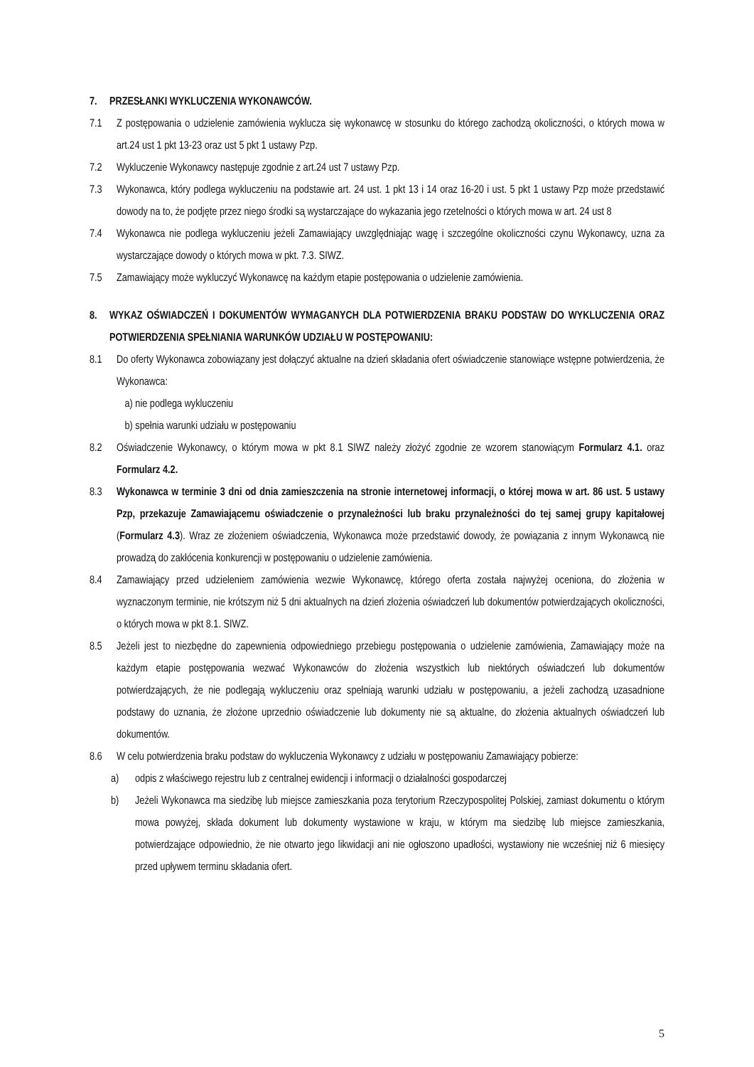7. PRZESŁANKI WYKLUCZENIA WYKONAWCÓW.
7.1 Z postępowania o udzielenie zamówienia wyklucza się wykonawcę w stosunku do którego zachodzą okoliczności, o których mowa w art.24 ust 1 pkt 13-23 oraz ust 5 pkt 1 ustawy Pzp.
7.2 Wykluczenie Wykonawcy następuje zgodnie z art.24 ust 7 ustawy Pzp.
7.3 Wykonawca, który podlega wykluczeniu na podstawie art. 24 ust. 1 pkt 13 i 14 oraz 16-20 i ust. 5 pkt 1 ustawy Pzp może przedstawić dowody na to, że podjęte przez niego środki są wystarczające do wykazania jego rzetelności o których mowa w art. 24 ust 8
7.4 Wykonawca nie podlega wykluczeniu jeżeli Zamawiający uwzględniając wagę i szczególne okoliczności czynu Wykonawcy, uzna za wystarczające dowody o których mowa w pkt. 7.3. SIWZ.
7.5 Zamawiający może wykluczyć Wykonawcę na każdym etapie postępowania o udzielenie zamówienia.
8. WYKAZ OŚWIADCZEŃ I DOKUMENTÓW WYMAGANYCH DLA POTWIERDZENIA BRAKU PODSTAW DO WYKLUCZENIA ORAZ POTWIERDZENIA SPEŁNIANIA WARUNKÓW UDZIAŁU W POSTĘPOWANIU:
8.1 Do oferty Wykonawca zobowiązany jest dołączyć aktualne na dzień składania ofert oświadczenie stanowiące wstępne potwierdzenia, że Wykonawca:
a) nie podlega wykluczeniu
b) spełnia warunki udziału w postępowaniu
8.2 Oświadczenie Wykonawcy, o którym mowa w pkt 8.1 SIWZ należy złożyć zgodnie ze wzorem stanowiącym Formularz 4.1. oraz Formularz 4.2.
8.3 Wykonawca w terminie 3 dni od dnia zamieszczenia na stronie internetowej informacji, o której mowa w art. 86 ust. 5 ustawy Pzp, przekazuje Zamawiającemu oświadczenie o przynależności lub braku przynależności do tej samej grupy kapitałowej (Formularz 4.3). Wraz ze złożeniem oświadczenia, Wykonawca może przedstawić dowody, że powiązania z innym Wykonawcą nie prowadzą do zakłócenia konkurencji w postępowaniu o udzielenie zamówienia.
8.4 Zamawiający przed udzieleniem zamówienia wezwie Wykonawcę, którego oferta została najwyżej oceniona, do złożenia w wyznaczonym terminie, nie krótszym niż 5 dni aktualnych na dzień złożenia oświadczeń lub dokumentów potwierdzających okoliczności, o których mowa w pkt 8.1. SIWZ.
8.5 Jeżeli jest to niezbędne do zapewnienia odpowiedniego przebiegu postępowania o udzielenie zamówienia, Zamawiający może na każdym etapie postępowania wezwać Wykonawców do złożenia wszystkich lub niektórych oświadczeń lub dokumentów potwierdzających, że nie podlegają wykluczeniu oraz spełniają warunki udziału w postępowaniu, a jeżeli zachodzą uzasadnione podstawy do uznania, że złożone uprzednio oświadczenie lub dokumenty nie są aktualne, do złożenia aktualnych oświadczeń lub dokumentów.
8.6 W celu potwierdzenia braku podstaw do wykluczenia Wykonawcy z udziału w postępowaniu Zamawiający pobierze:
a) odpis z właściwego rejestru lub z centralnej ewidencji i informacji o działalności gospodarczej
b) Jeżeli Wykonawca ma siedzibę lub miejsce zamieszkania poza terytorium Rzeczypospolitej Polskiej, zamiast dokumentu o którym mowa powyżej, składa dokument lub dokumenty wystawione w kraju, w którym ma siedzibę lub miejsce zamieszkania, potwierdzające odpowiednio, że nie otwarto jego likwidacji ani nie ogłoszono upadłości, wystawiony nie wcześniej niż 6 miesięcy przed upływem terminu składania ofert.
5